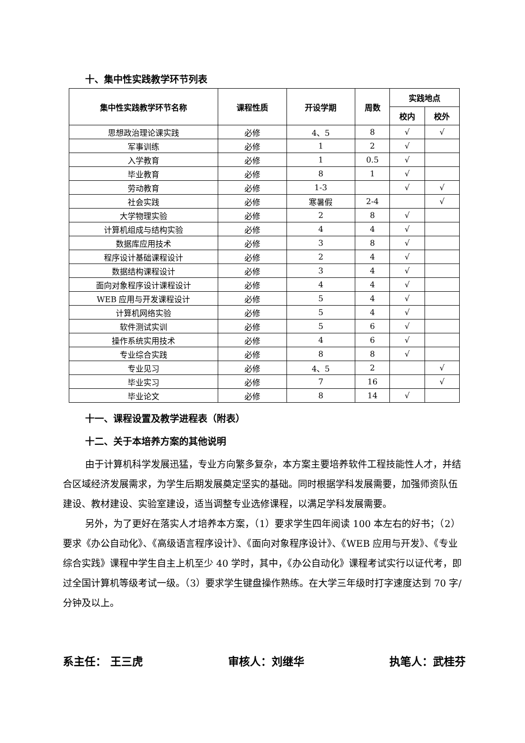十、集中性实践教学环节列表
| 集中性实践教学环节名称 | 课程性质 | 开设学期 | 周数 | 实践地点 | |
| --- | --- | --- | --- | --- | --- |
| | | | | 校内 | 校外 |
| 思想政治理论课实践 | 必修 | 4、5 | 8 | √ | √ |
| 军事训练 | 必修 | 1 | 2 | √ | |
| 入学教育 | 必修 | 1 | 0.5 | √ | |
| 毕业教育 | 必修 | 8 | 1 | √ | |
| 劳动教育 | 必修 | 1-3 | | √ | √ |
| 社会实践 | 必修 | 寒暑假 | 2-4 | | √ |
| 大学物理实验 | 必修 | 2 | 8 | √ | |
| 计算机组成与结构实验 | 必修 | 4 | 4 | √ | |
| 数据库应用技术 | 必修 | 3 | 8 | √ | |
| 程序设计基础课程设计 | 必修 | 2 | 4 | √ | |
| 数据结构课程设计 | 必修 | 3 | 4 | √ | |
| 面向对象程序设计课程设计 | 必修 | 4 | 4 | √ | |
| WEB 应用与开发课程设计 | 必修 | 5 | 4 | √ | |
| 计算机网络实验 | 必修 | 5 | 4 | √ | |
| 软件测试实训 | 必修 | 5 | 6 | √ | |
| 操作系统实用技术 | 必修 | 4 | 6 | √ | |
| 专业综合实践 | 必修 | 8 | 8 | √ | |
| 专业见习 | 必修 | 4、5 | 2 | | √ |
| 毕业实习 | 必修 | 7 | 16 | | √ |
| 毕业论文 | 必修 | 8 | 14 | √ | |
十一、课程设置及教学进程表（附表）
十二、关于本培养方案的其他说明
由于计算机科学发展迅猛，专业方向繁多复杂，本方案主要培养软件工程技能性人才，并结合区域经济发展需求，为学生后期发展奠定坚实的基础。同时根据学科发展需要，加强师资队伍建设、教材建设、实验室建设，适当调整专业选修课程，以满足学科发展需要。
另外，为了更好在落实人才培养本方案，（1）要求学生四年阅读 100 本左右的好书；（2）要求《办公自动化》、《高级语言程序设计》、《面向对象程序设计》、《WEB 应用与开发》、《专业综合实践》课程中学生自主上机至少 40 学时，其中，《办公自动化》课程考试实行以证代考，即过全国计算机等级考试一级。（3）要求学生键盘操作熟练。在大学三年级时打字速度达到 70 字/分钟及以上。
系主任： 王三虎 审核人：刘继华 执笔人：武桂芬